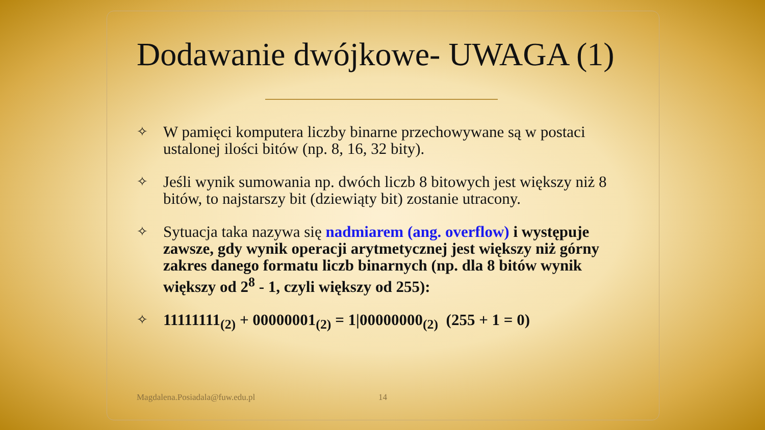Dodawanie dwójkowe- UWAGA (1)
✧ W pamięci komputera liczby binarne przechowywane są w postaci ustalonej ilości bitów (np. 8, 16, 32 bity).
✧ Jeśli wynik sumowania np. dwóch liczb 8 bitowych jest większy niż 8 bitów, to najstarszy bit (dziewiąty bit) zostanie utracony.
✧ Sytuacja taka nazywa się nadmiarem (ang. overflow) i występuje zawsze, gdy wynik operacji arytmetycznej jest większy niż górny zakres danego formatu liczb binarnych (np. dla 8 bitów wynik większy od 2<sup>8</sup> - 1, czyli większy od 255):
✧ 11111111<sub>(2)</sub> + 00000001<sub>(2)</sub> = 1|00000000<sub>(2)</sub> (255 + 1 = 0)
Magdalena.Posiadala@fuw.edu.pl 14